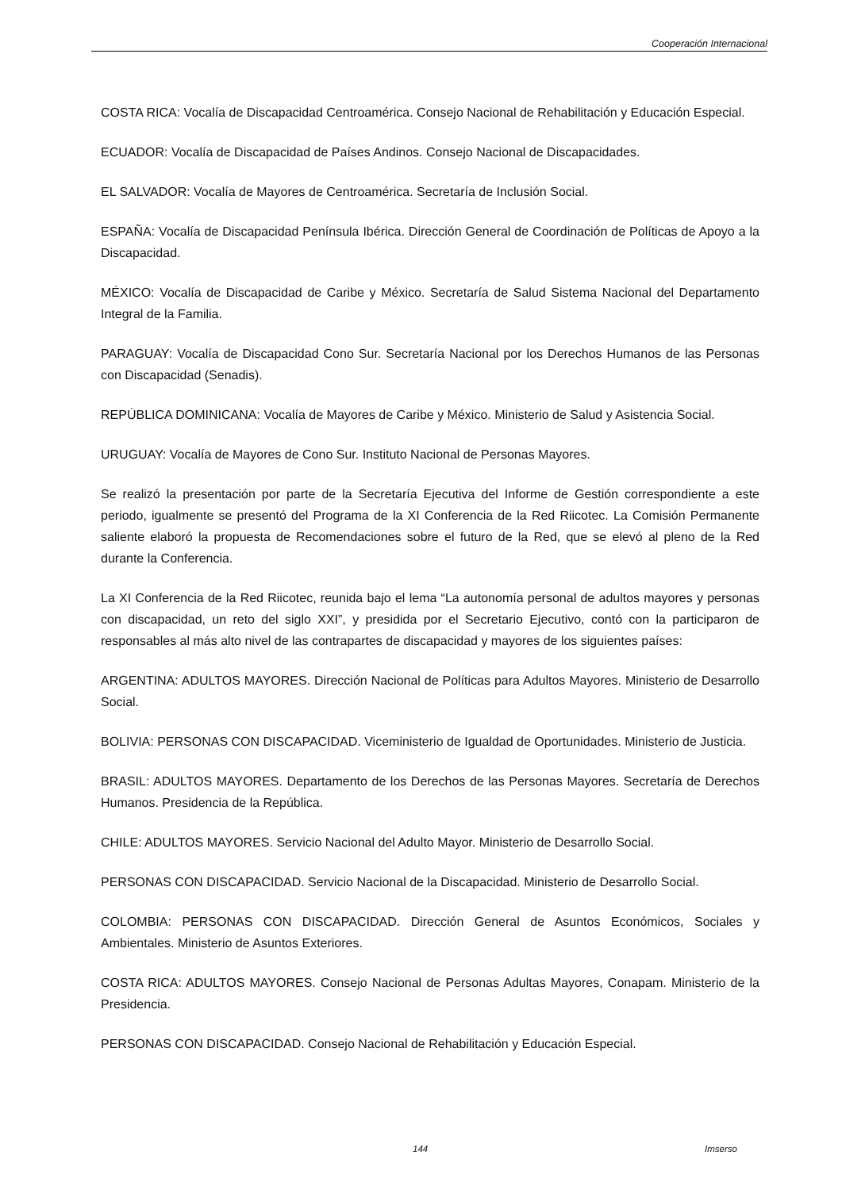Cooperación Internacional
COSTA RICA: Vocalía de Discapacidad Centroamérica. Consejo Nacional de Rehabilitación y Educación Especial.
ECUADOR: Vocalía de Discapacidad de Países Andinos. Consejo Nacional de Discapacidades.
EL SALVADOR: Vocalía de Mayores de Centroamérica. Secretaría de Inclusión Social.
ESPAÑA: Vocalía de Discapacidad Península Ibérica. Dirección General de Coordinación de Políticas de Apoyo a la Discapacidad.
MÉXICO: Vocalía de Discapacidad de Caribe y México. Secretaría de Salud Sistema Nacional del Departamento Integral de la Familia.
PARAGUAY: Vocalía de Discapacidad Cono Sur. Secretaría Nacional por los Derechos Humanos de las Personas con Discapacidad (Senadis).
REPÚBLICA DOMINICANA: Vocalía de Mayores de Caribe y México. Ministerio de Salud y Asistencia Social.
URUGUAY: Vocalía de Mayores de Cono Sur. Instituto Nacional de Personas Mayores.
Se realizó la presentación por parte de la Secretaría Ejecutiva del Informe de Gestión correspondiente a este periodo, igualmente se presentó del Programa de la XI Conferencia de la Red Riicotec. La Comisión Permanente saliente elaboró la propuesta de Recomendaciones sobre el futuro de la Red, que se elevó al pleno de la Red durante la Conferencia.
La XI Conferencia de la Red Riicotec, reunida bajo el lema “La autonomía personal de adultos mayores y personas con discapacidad, un reto del siglo XXI”, y presidida por el Secretario Ejecutivo, contó con la participaron de responsables al más alto nivel de las contrapartes de discapacidad y mayores de los siguientes países:
ARGENTINA: ADULTOS MAYORES. Dirección Nacional de Políticas para Adultos Mayores. Ministerio de Desarrollo Social.
BOLIVIA: PERSONAS CON DISCAPACIDAD. Viceministerio de Igualdad de Oportunidades. Ministerio de Justicia.
BRASIL: ADULTOS MAYORES. Departamento de los Derechos de las Personas Mayores. Secretaría de Derechos Humanos. Presidencia de la República.
CHILE: ADULTOS MAYORES. Servicio Nacional del Adulto Mayor. Ministerio de Desarrollo Social.
PERSONAS CON DISCAPACIDAD. Servicio Nacional de la Discapacidad. Ministerio de Desarrollo Social.
COLOMBIA: PERSONAS CON DISCAPACIDAD. Dirección General de Asuntos Económicos, Sociales y Ambientales. Ministerio de Asuntos Exteriores.
COSTA RICA: ADULTOS MAYORES. Consejo Nacional de Personas Adultas Mayores, Conapam. Ministerio de la Presidencia.
PERSONAS CON DISCAPACIDAD. Consejo Nacional de Rehabilitación y Educación Especial.
144 Imserso